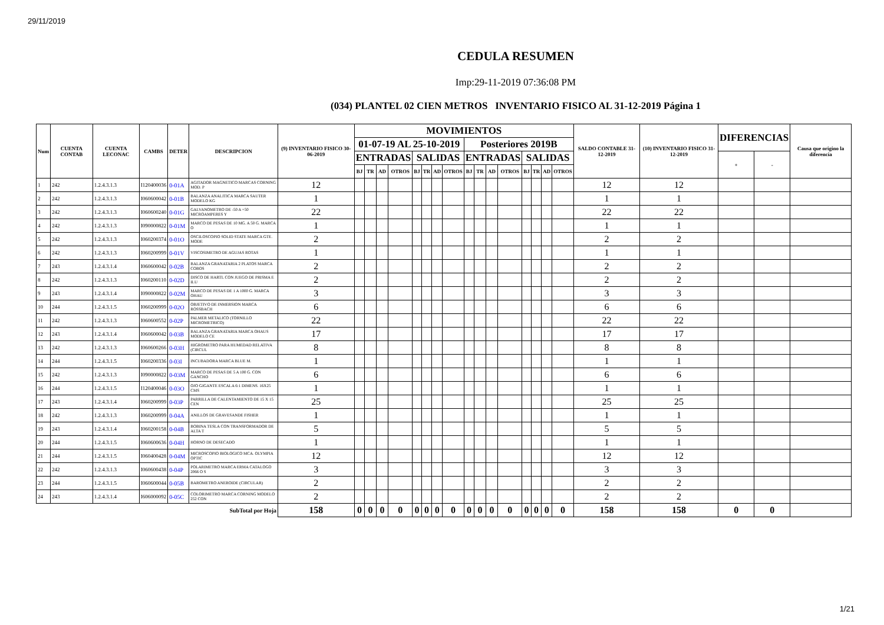29/11/2019
CEDULA RESUMEN
Imp:29-11-2019 07:36:08 PM
(034) PLANTEL 02 CIEN METROS INVENTARIO FISICO AL 31-12-2019 Página 1
| Num | CUENTA CONTAB | CUENTA LECONAC | CAMBS | DETER | DESCRIPCION | (9) INVENTARIO FISICO 30-06-2019 | MOVIMIENTOS | | | | | | | | | | | | | | | | SALDO CONTABLE 31-12-2019 | (10) INVENTARIO FISICO 31-12-2019 | DIFERENCIAS | | Causa que origino la diferencia |
| --- | --- | --- | --- | --- | --- | --- | --- | --- | --- | --- | --- | --- | --- | --- | --- | --- | --- | --- | --- | --- | --- | --- | --- | --- | --- | --- | --- |
| | | | | | | | 01-07-19 AL 25-10-2019 | | | | | | | | Posteriores 2019B | | | | | | | | | | | | |
| | | | | | | | ENTRADAS | | | | SALIDAS | | | | ENTRADAS | | | | SALIDAS | | | | | | + | - | |
| | | | | | | | BJ | TR | AD | OTROS | BJ | TR | AD | OTROS | BJ | TR | AD | OTROS | BJ | TR | AD | OTROS | | | | | |
| 1 | 242 | 1.2.4.3.1.3 | I120400036 | 0-01A | AGITADOR MAGNETICO MARCAS CORNING MOD. P | 12 | | | | | | | | | | | | | | | | | 12 | 12 | | | |
| 2 | 242 | 1.2.4.3.1.3 | I060600042 | 0-01B | BALANZA ANALITICA MARCA SAUTER MODELO KG | 1 | | | | | | | | | | | | | | | | | 1 | 1 | | | |
| 3 | 242 | 1.2.4.3.1.3 | I060600240 | 0-01G | GALVANOMETRO DE -50 A +50 MICROAMPERES Y | 22 | | | | | | | | | | | | | | | | | 22 | 22 | | | |
| 4 | 242 | 1.2.4.3.1.3 | I090000822 | 0-01M | MARCO DE PESAS DE 10 MG. A 50 G. MARCA O | 1 | | | | | | | | | | | | | | | | | 1 | 1 | | | |
| 5 | 242 | 1.2.4.3.1.3 | I060200374 | 0-01O | OSCILOSCOPIO SOLID STATE MARCA GTE. MODE | 2 | | | | | | | | | | | | | | | | | 2 | 2 | | | |
| 6 | 242 | 1.2.4.3.1.3 | I060200999 | 0-01V | VISCOSIMETRO DE AGUJAS ROTAS | 1 | | | | | | | | | | | | | | | | | 1 | 1 | | | |
| 7 | 243 | 1.2.4.3.1.4 | I060600042 | 0-02B | BALANZA GRANATARIA 2 PLATOS MARCA COBOS | 2 | | | | | | | | | | | | | | | | | 2 | 2 | | | |
| 8 | 242 | 1.2.4.3.1.3 | I060200110 | 0-02D | DISCO DE HARTL CON JUEGO DE PRISMA E ILU | 2 | | | | | | | | | | | | | | | | | 2 | 2 | | | |
| 9 | 243 | 1.2.4.3.1.4 | I090000822 | 0-02M | MARCO DE PESAS DE 1 A 1000 G. MARCA OHAU | 3 | | | | | | | | | | | | | | | | | 3 | 3 | | | |
| 10 | 244 | 1.2.4.3.1.5 | I060200999 | 0-02O | OBJETIVO DE INMERSION MARCA ROSSBACH | 6 | | | | | | | | | | | | | | | | | 6 | 6 | | | |
| 11 | 242 | 1.2.4.3.1.3 | I060600552 | 0-02P | PALMER METALICO (TORNILLO MICROMETRICO) | 22 | | | | | | | | | | | | | | | | | 22 | 22 | | | |
| 12 | 243 | 1.2.4.3.1.4 | I060600042 | 0-03B | BALANZA GRANATARIA MARCA OHAUS MODELO CE | 17 | | | | | | | | | | | | | | | | | 17 | 17 | | | |
| 13 | 242 | 1.2.4.3.1.3 | I060600266 | 0-03H | HIGROMETRO PARA HUMEDAD RELATIVA (CIRCUL | 8 | | | | | | | | | | | | | | | | | 8 | 8 | | | |
| 14 | 244 | 1.2.4.3.1.5 | I060200336 | 0-03I | INCUBADORA MARCA BLUE M. | 1 | | | | | | | | | | | | | | | | | 1 | 1 | | | |
| 15 | 242 | 1.2.4.3.1.3 | I090000822 | 0-03M | MARCO DE PESAS DE 5 A 100 G. CON GANCHO | 6 | | | | | | | | | | | | | | | | | 6 | 6 | | | |
| 16 | 244 | 1.2.4.3.1.5 | I120400046 | 0-03O | OJO GIGANTE ESCALA 6:1 DIMENS. 16X25 CMS | 1 | | | | | | | | | | | | | | | | | 1 | 1 | | | |
| 17 | 243 | 1.2.4.3.1.4 | I060200999 | 0-03P | PARRILLA DE CALENTAMIENTO DE 15 X 15 CEN | 25 | | | | | | | | | | | | | | | | | 25 | 25 | | | |
| 18 | 242 | 1.2.4.3.1.3 | I060200999 | 0-04A | ANILLOS DE GRAVESANDE FISHER | 1 | | | | | | | | | | | | | | | | | 1 | 1 | | | |
| 19 | 243 | 1.2.4.3.1.4 | I060200158 | 0-04B | BOBINA TESLA CON TRANSFORMADOR DE ALTA T | 5 | | | | | | | | | | | | | | | | | 5 | 5 | | | |
| 20 | 244 | 1.2.4.3.1.5 | I060600636 | 0-04H | HORNO DE DESECADO | 1 | | | | | | | | | | | | | | | | | 1 | 1 | | | |
| 21 | 244 | 1.2.4.3.1.5 | I060400428 | 0-04M | MICROSCOPIO BIOLOGICO MCA. OLYMPIA OPTIC | 12 | | | | | | | | | | | | | | | | | 12 | 12 | | | |
| 22 | 242 | 1.2.4.3.1.3 | I060600438 | 0-04P | POLARIMETRO MARCA ERMA CATALOGO 2066 O S | 3 | | | | | | | | | | | | | | | | | 3 | 3 | | | |
| 23 | 244 | 1.2.4.3.1.5 | I060600044 | 0-05B | BAROMETRO ANEROIDE (CIRCULAR) | 2 | | | | | | | | | | | | | | | | | 2 | 2 | | | |
| 24 | 243 | 1.2.4.3.1.4 | I606000092 | 0-05C | COLORIMETRO MARCA CORNING MODELO 252 CON | 2 | | | | | | | | | | | | | | | | | 2 | 2 | | | |
| SubTotal por Hoja | | | | | | 158 | 0 | 0 | 0 | 0 | 0 | 0 | 0 | 0 | 0 | 0 | 0 | 0 | 0 | 0 | 0 | 0 | 158 | 158 | 0 | 0 | |
1/21